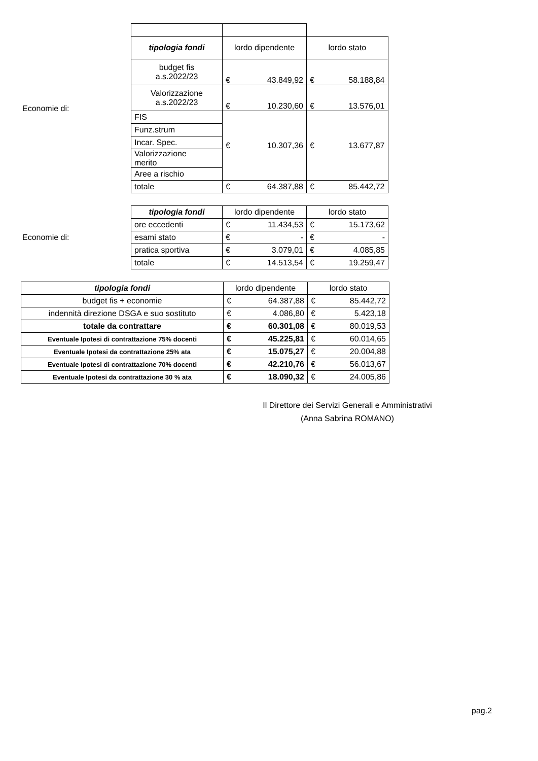Economie di:
| tipologia fondi | lordo dipendente | lordo stato |
| budget fis a.s.2022/23 | € 43.849,92 | € 58.188,84 |
| Valorizzazione a.s.2022/23 | € 10.230,60 | € 13.576,01 |
| FIS | € 10.307,36 | € 13.677,87 |
| Funz.strum | | |
| Incar. Spec. | | |
| Valorizzazione merito | | |
| Aree a rischio | | |
| totale | € 64.387,88 | € 85.442,72 |
Economie di:
| tipologia fondi | lordo dipendente | lordo stato |
| ore eccedenti | € 11.434,53 | € 15.173,62 |
| esami stato | € - | € - |
| pratica sportiva | € 3.079,01 | € 4.085,85 |
| totale | € 14.513,54 | € 19.259,47 |
| tipologia fondi | lordo dipendente | lordo stato |
| budget fis + economie | € 64.387,88 | € 85.442,72 |
| indennità direzione DSGA e suo sostituto | € 4.086,80 | € 5.423,18 |
| totale da contrattare | € 60.301,08 | € 80.019,53 |
| Eventuale Ipotesi di contrattazione 75% docenti | € 45.225,81 | € 60.014,65 |
| Eventuale Ipotesi da contrattazione 25% ata | € 15.075,27 | € 20.004,88 |
| Eventuale Ipotesi di contrattazione 70% docenti | € 42.210,76 | € 56.013,67 |
| Eventuale Ipotesi da contrattazione 30 % ata | € 18.090,32 | € 24.005,86 |
Il Direttore dei Servizi Generali e Amministrativi
(Anna Sabrina ROMANO)
pag.2